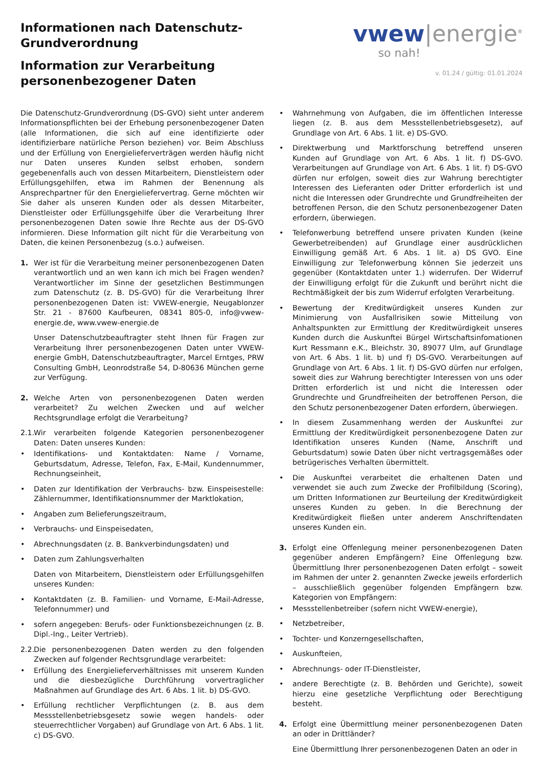Informationen nach Datenschutz-
Grundverordnung
Information zur Verarbeitung
personenbezogener Daten
vwew|energie<sup>®</sup>
so nah!
v. 01.24 / gültig: 01.01.2024
Die Datenschutz-Grundverordnung (DS-GVO) sieht unter anderem Informationspflichten bei der Erhebung personenbezogener Daten (alle Informationen, die sich auf eine identifizierte oder identifizierbare natürliche Person beziehen) vor. Beim Abschluss und der Erfüllung von Energielieferverträgen werden häufig nicht nur Daten unseres Kunden selbst erhoben, sondern gegebenenfalls auch von dessen Mitarbeitern, Dienstleistern oder Erfüllungsgehilfen, etwa im Rahmen der Benennung als Ansprechpartner für den Energieliefervertrag. Gerne möchten wir Sie daher als unseren Kunden oder als dessen Mitarbeiter, Dienstleister oder Erfüllungsgehilfe über die Verarbeitung Ihrer personenbezogenen Daten sowie Ihre Rechte aus der DS-GVO informieren. Diese Information gilt nicht für die Verarbeitung von Daten, die keinen Personenbezug (s.o.) aufweisen.
1. Wer ist für die Verarbeitung meiner personenbezogenen Daten verantwortlich und an wen kann ich mich bei Fragen wenden? Verantwortlicher im Sinne der gesetzlichen Bestimmungen zum Datenschutz (z. B. DS-GVO) für die Verarbeitung Ihrer personenbezogenen Daten ist: VWEW-energie, Neugablonzer Str. 21 - 87600 Kaufbeuren, 08341 805-0, info@vwew-energie.de, www.vwew-energie.de
Unser Datenschutzbeauftragter steht Ihnen für Fragen zur Verarbeitung Ihrer personenbezogenen Daten unter VWEW-energie GmbH, Datenschutzbeauftragter, Marcel Erntges, PRW Consulting GmbH, Leonrodstraße 54, D-80636 München gerne zur Verfügung.
2. Welche Arten von personenbezogenen Daten werden verarbeitet? Zu welchen Zwecken und auf welcher Rechtsgrundlage erfolgt die Verarbeitung?
2.1. Wir verarbeiten folgende Kategorien personenbezogener Daten: Daten unseres Kunden:
• Identifikations- und Kontaktdaten: Name / Vorname, Geburtsdatum, Adresse, Telefon, Fax, E-Mail, Kundennummer, Rechnungseinheit,
• Daten zur Identifikation der Verbrauchs- bzw. Einspeisestelle: Zählernummer, Identifikationsnummer der Marktlokation,
• Angaben zum Belieferungszeitraum,
• Verbrauchs- und Einspeisedaten,
• Abrechnungsdaten (z. B. Bankverbindungsdaten) und
• Daten zum Zahlungsverhalten
Daten von Mitarbeitern, Dienstleistern oder Erfüllungsgehilfen unseres Kunden:
• Kontaktdaten (z. B. Familien- und Vorname, E-Mail-Adresse, Telefonnummer) und
• sofern angegeben: Berufs- oder Funktionsbezeichnungen (z. B. Dipl.-Ing., Leiter Vertrieb).
2.2. Die personenbezogenen Daten werden zu den folgenden Zwecken auf folgender Rechtsgrundlage verarbeitet:
• Erfüllung des Energielieferverhältnisses mit unserem Kunden und die diesbezügliche Durchführung vorvertraglicher Maßnahmen auf Grundlage des Art. 6 Abs. 1 lit. b) DS-GVO.
• Erfüllung rechtlicher Verpflichtungen (z. B. aus dem Messstellenbetriebsgesetz sowie wegen handels- oder steuerrechtlicher Vorgaben) auf Grundlage von Art. 6 Abs. 1 lit. c) DS-GVO.
• Wahrnehmung von Aufgaben, die im öffentlichen Interesse liegen (z. B. aus dem Messstellenbetriebsgesetz), auf Grundlage von Art. 6 Abs. 1 lit. e) DS-GVO.
• Direktwerbung und Marktforschung betreffend unseren Kunden auf Grundlage von Art. 6 Abs. 1 lit. f) DS-GVO. Verarbeitungen auf Grundlage von Art. 6 Abs. 1 lit. f) DS-GVO dürfen nur erfolgen, soweit dies zur Wahrung berechtigter Interessen des Lieferanten oder Dritter erforderlich ist und nicht die Interessen oder Grundrechte und Grundfreiheiten der betroffenen Person, die den Schutz personenbezogener Daten erfordern, überwiegen.
• Telefonwerbung betreffend unsere privaten Kunden (keine Gewerbetreibenden) auf Grundlage einer ausdrücklichen Einwilligung gemäß Art. 6 Abs. 1 lit. a) DS GVO. Eine Einwilligung zur Telefonwerbung können Sie jederzeit uns gegenüber (Kontaktdaten unter 1.) widerrufen. Der Widerruf der Einwilligung erfolgt für die Zukunft und berührt nicht die Rechtmäßigkeit der bis zum Widerruf erfolgten Verarbeitung.
• Bewertung der Kreditwürdigkeit unseres Kunden zur Minimierung von Ausfallrisiken sowie Mitteilung von Anhaltspunkten zur Ermittlung der Kreditwürdigkeit unseres Kunden durch die Auskunftei Bürgel Wirtschaftsinfomationen Kurt Ressmann e.K., Bleichstr. 30, 89077 Ulm, auf Grundlage von Art. 6 Abs. 1 lit. b) und f) DS-GVO. Verarbeitungen auf Grundlage von Art. 6 Abs. 1 lit. f) DS-GVO dürfen nur erfolgen, soweit dies zur Wahrung berechtigter Interessen von uns oder Dritten erforderlich ist und nicht die Interessen oder Grundrechte und Grundfreiheiten der betroffenen Person, die den Schutz personenbezogener Daten erfordern, überwiegen.
• In diesem Zusammenhang werden der Auskunftei zur Ermittlung der Kreditwürdigkeit personenbezogene Daten zur Identifikation unseres Kunden (Name, Anschrift und Geburtsdatum) sowie Daten über nicht vertragsgemäßes oder betrügerisches Verhalten übermittelt.
• Die Auskunftei verarbeitet die erhaltenen Daten und verwendet sie auch zum Zwecke der Profilbildung (Scoring), um Dritten Informationen zur Beurteilung der Kreditwürdigkeit unseres Kunden zu geben. In die Berechnung der Kreditwürdigkeit fließen unter anderem Anschriftendaten unseres Kunden ein.
3. Erfolgt eine Offenlegung meiner personenbezogenen Daten gegenüber anderen Empfängern? Eine Offenlegung bzw. Übermittlung Ihrer personenbezogenen Daten erfolgt – soweit im Rahmen der unter 2. genannten Zwecke jeweils erforderlich – ausschließlich gegenüber folgenden Empfängern bzw. Kategorien von Empfängern:
• Messstellenbetreiber (sofern nicht VWEW-energie),
• Netzbetreiber,
• Tochter- und Konzerngesellschaften,
• Auskunfteien,
• Abrechnungs- oder IT-Dienstleister,
• andere Berechtigte (z. B. Behörden und Gerichte), soweit hierzu eine gesetzliche Verpflichtung oder Berechtigung besteht.
4. Erfolgt eine Übermittlung meiner personenbezogenen Daten an oder in Drittländer?
Eine Übermittlung Ihrer personenbezogenen Daten an oder in